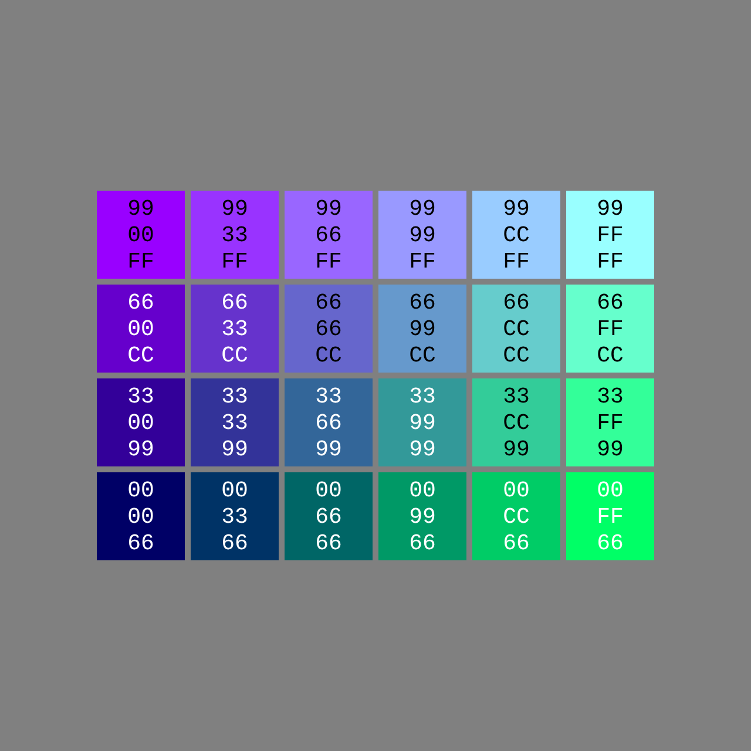99
00
FF
99
33
FF
99
66
FF
99
99
FF
99
CC
FF
99
FF
FF
66
00
CC
66
33
CC
66
66
CC
66
99
CC
66
CC
CC
66
FF
CC
33
00
99
33
33
99
33
66
99
33
99
99
33
CC
99
33
FF
99
00
00
66
00
33
66
00
66
66
00
99
66
00
CC
66
00
FF
66